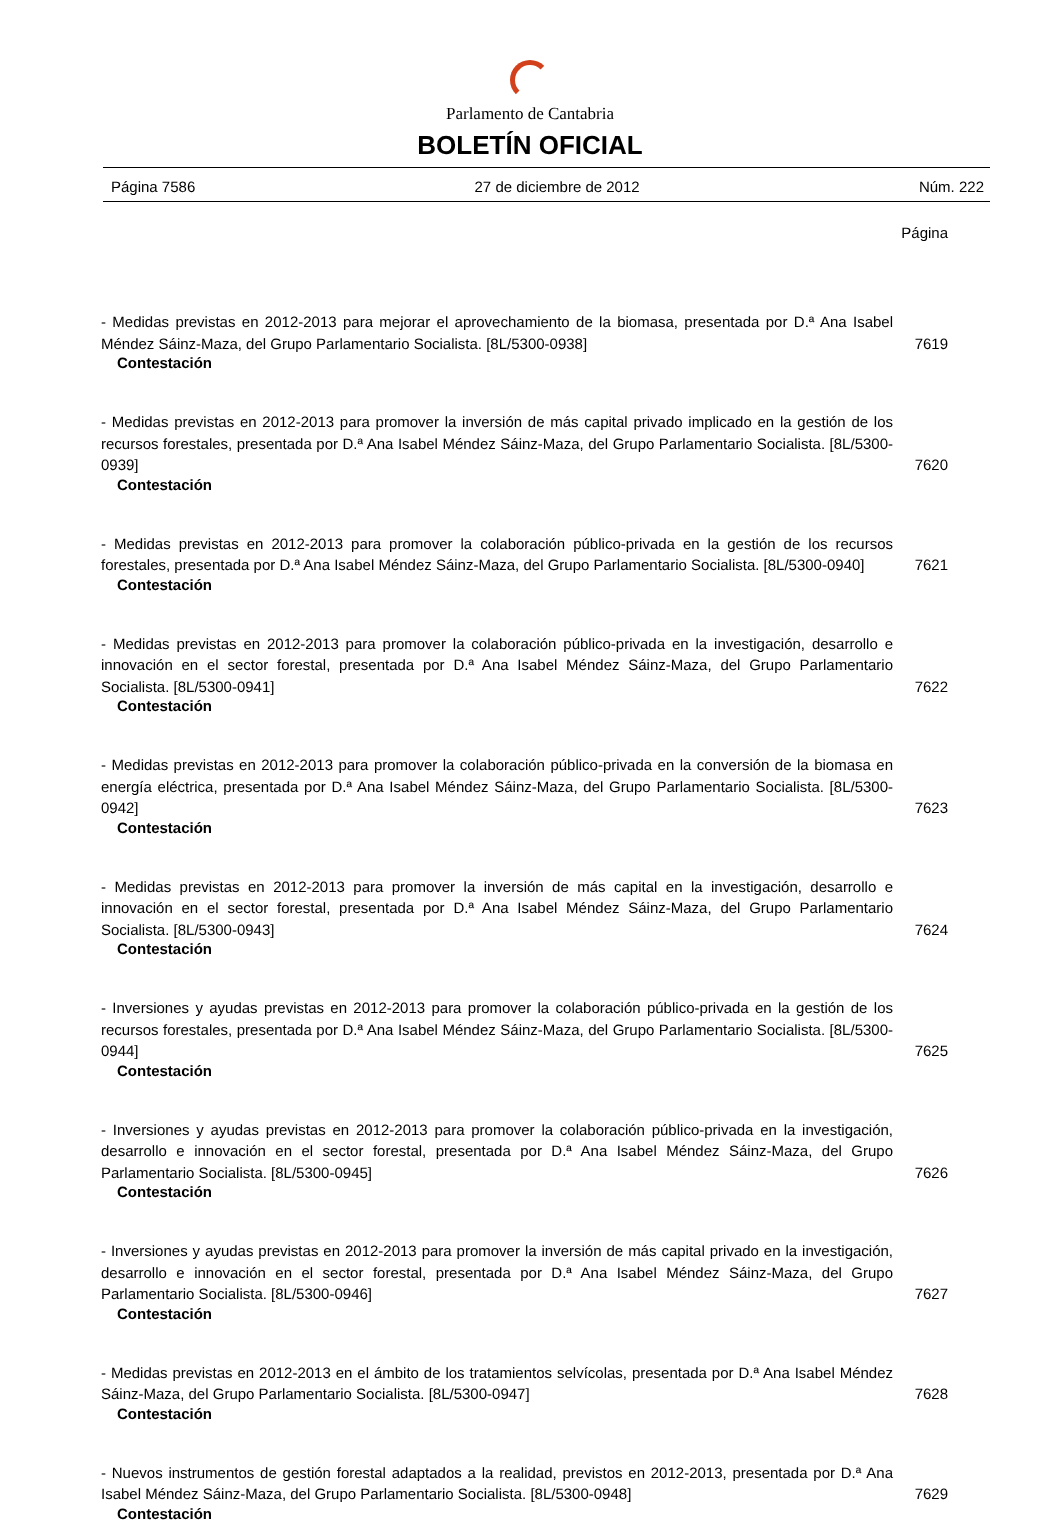Parlamento de Cantabria
BOLETÍN OFICIAL
Página 7586 27 de diciembre de 2012 Núm. 222
Página
- Medidas previstas en 2012-2013 para mejorar el aprovechamiento de la biomasa, presentada por D.ª Ana Isabel Méndez Sáinz-Maza, del Grupo Parlamentario Socialista. [8L/5300-0938]
7619
Contestación
- Medidas previstas en 2012-2013 para promover la inversión de más capital privado implicado en la gestión de los recursos forestales, presentada por D.ª Ana Isabel Méndez Sáinz-Maza, del Grupo Parlamentario Socialista. [8L/5300-0939]
7620
Contestación
- Medidas previstas en 2012-2013 para promover la colaboración público-privada en la gestión de los recursos forestales, presentada por D.ª Ana Isabel Méndez Sáinz-Maza, del Grupo Parlamentario Socialista. [8L/5300-0940]
7621
Contestación
- Medidas previstas en 2012-2013 para promover la colaboración público-privada en la investigación, desarrollo e innovación en el sector forestal, presentada por D.ª Ana Isabel Méndez Sáinz-Maza, del Grupo Parlamentario Socialista. [8L/5300-0941]
7622
Contestación
- Medidas previstas en 2012-2013 para promover la colaboración público-privada en la conversión de la biomasa en energía eléctrica, presentada por D.ª Ana Isabel Méndez Sáinz-Maza, del Grupo Parlamentario Socialista. [8L/5300-0942]
7623
Contestación
- Medidas previstas en 2012-2013 para promover la inversión de más capital en la investigación, desarrollo e innovación en el sector forestal, presentada por D.ª Ana Isabel Méndez Sáinz-Maza, del Grupo Parlamentario Socialista. [8L/5300-0943]
7624
Contestación
- Inversiones y ayudas previstas en 2012-2013 para promover la colaboración público-privada en la gestión de los recursos forestales, presentada por D.ª Ana Isabel Méndez Sáinz-Maza, del Grupo Parlamentario Socialista. [8L/5300-0944]
7625
Contestación
- Inversiones y ayudas previstas en 2012-2013 para promover la colaboración público-privada en la investigación, desarrollo e innovación en el sector forestal, presentada por D.ª Ana Isabel Méndez Sáinz-Maza, del Grupo Parlamentario Socialista. [8L/5300-0945]
7626
Contestación
- Inversiones y ayudas previstas en 2012-2013 para promover la inversión de más capital privado en la investigación, desarrollo e innovación en el sector forestal, presentada por D.ª Ana Isabel Méndez Sáinz-Maza, del Grupo Parlamentario Socialista. [8L/5300-0946]
7627
Contestación
- Medidas previstas en 2012-2013 en el ámbito de los tratamientos selvícolas, presentada por D.ª Ana Isabel Méndez Sáinz-Maza, del Grupo Parlamentario Socialista. [8L/5300-0947]
7628
Contestación
- Nuevos instrumentos de gestión forestal adaptados a la realidad, previstos en 2012-2013, presentada por D.ª Ana Isabel Méndez Sáinz-Maza, del Grupo Parlamentario Socialista. [8L/5300-0948]
7629
Contestación